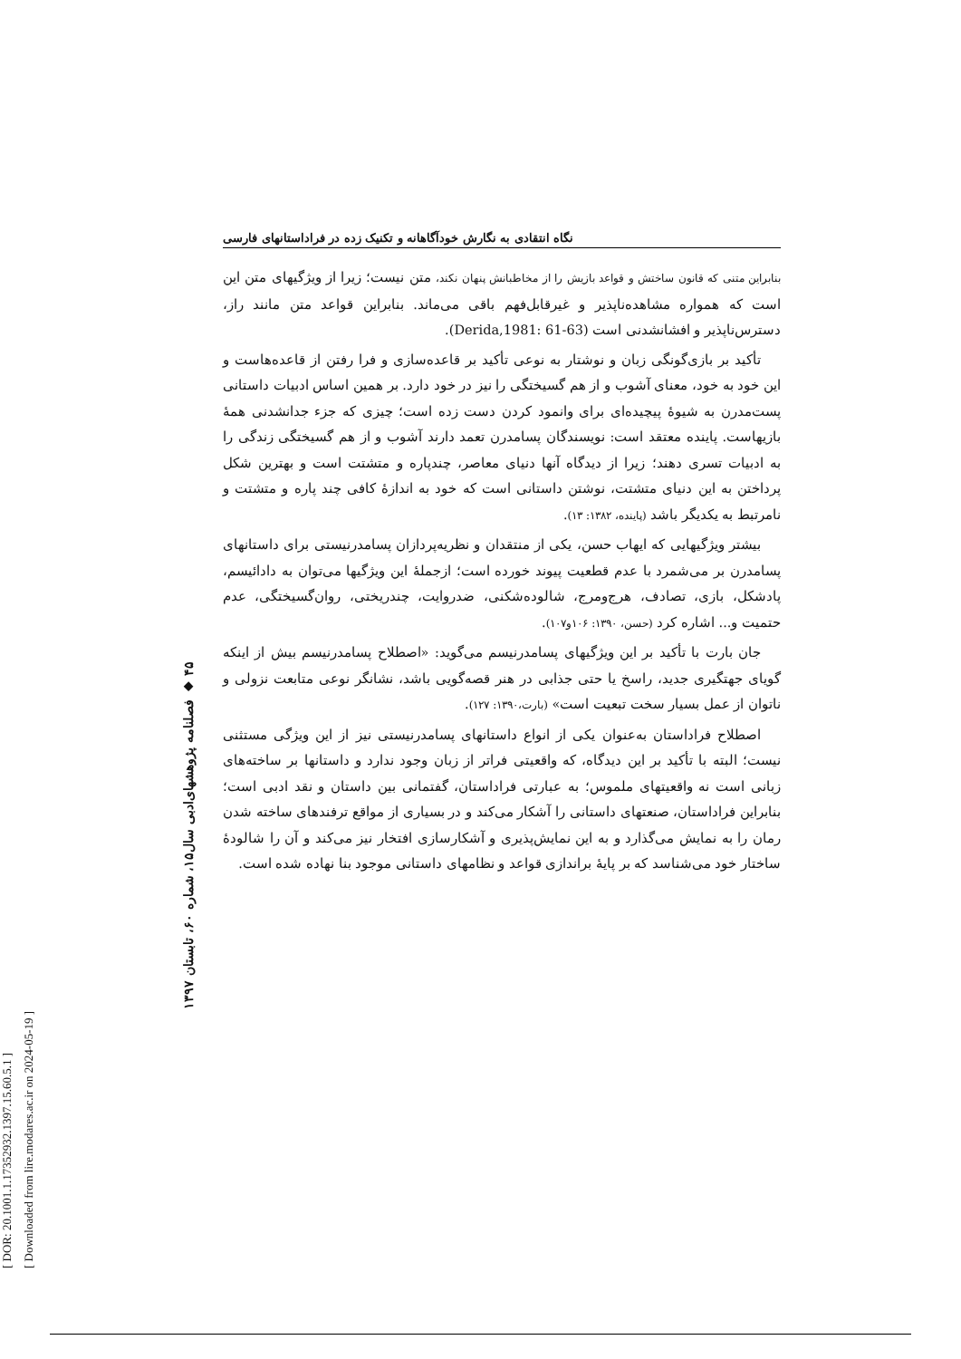[ DOR: 20.1001.1.17352932.1397.15.60.5.1 ]
[ Downloaded from lire.modares.ac.ir on 2024-05-19 ]
۴۵ ◆ فصلنامه پژوهشهای‌ادبی سال۱۵، شماره ۶۰، تابستان ۱۳۹۷
نگاه انتقادی به نگارش خودآگاهانه و تکنیک زده در فراداستانهای فارسی
بنابراین متنی که قانون ساختش و قواعد بازیش را از مخاطبانش پنهان نکند، متن نیست؛ زیرا از ویژگیهای متن این است که همواره مشاهده‌ناپذیر و غیرقابل‌فهم باقی می‌ماند. بنابراین قواعد متن مانند راز، دسترس‌ناپذیر و افشانشدنی است (Derida,1981: 61-63).
تأکید بر بازی‌گونگی زبان و نوشتار به نوعی تأکید بر قاعده‌سازی و فرا رفتن از قاعده‌هاست و این خود به خود، معنای آشوب و از هم گسیختگی را نیز در خود دارد. بر همین اساس ادبیات داستانی پست‌مدرن به شیوۀ پیچیده‌ای برای وانمود کردن دست زده است؛ چیزی که جزء جدانشدنی همۀ بازیهاست. پاینده معتقد است: نویسندگان پسامدرن تعمد دارند آشوب و از هم گسیختگی زندگی را به ادبیات تسری دهند؛ زیرا از دیدگاه آنها دنیای معاصر، چندپاره و متشتت است و بهترین شکل پرداختن به این دنیای متشتت، نوشتن داستانی است که خود به اندازۀ کافی چند پاره و متشتت و نامرتبط به یکدیگر باشد (پاینده، ۱۳۸۲: ۱۳).
بیشتر ویژگیهایی که ایهاب حسن، یکی از منتقدان و نظریه‌پردازان پسامدرنیستی برای داستانهای پسامدرن بر می‌شمرد با عدم قطعیت پیوند خورده است؛ ازجملۀ این ویژگیها می‌توان به دادائیسم، پادشکل، بازی، تصادف، هرج‌ومرج، شالوده‌شکنی، ضدروایت، چندریختی، روان‌گسیختگی، عدم حتمیت و... اشاره کرد (حسن، ۱۳۹۰: ۱۰۶و۱۰۷).
جان بارت با تأکید بر این ویژگیهای پسامدرنیسم می‌گوید: «اصطلاح پسامدرنیسم بیش از اینکه گویای جهتگیری جدید، راسخ یا حتی جذابی در هنر قصه‌گویی باشد، نشانگر نوعی متابعت نزولی و ناتوان از عمل بسیار سخت تبعیت است» (بارت،۱۳۹۰: ۱۲۷).
اصطلاح فراداستان به‌عنوان یکی از انواع داستانهای پسامدرنیستی نیز از این ویژگی مستثنی نیست؛ البته با تأکید بر این دیدگاه، که واقعیتی فراتر از زبان وجود ندارد و داستانها بر ساخته‌های زبانی است نه واقعیتهای ملموس؛ به عبارتی فراداستان، گفتمانی بین داستان و نقد ادبی است؛ بنابراین فراداستان، صنعتهای داستانی را آشکار می‌کند و در بسیاری از مواقع ترفندهای ساخته شدن رمان را به نمایش می‌گذارد و به این نمایش‌پذیری و آشکارسازی افتخار نیز می‌کند و آن را شالودۀ ساختار خود می‌شناسد که بر پایۀ براندازی قواعد و نظامهای داستانی موجود بنا نهاده شده است.